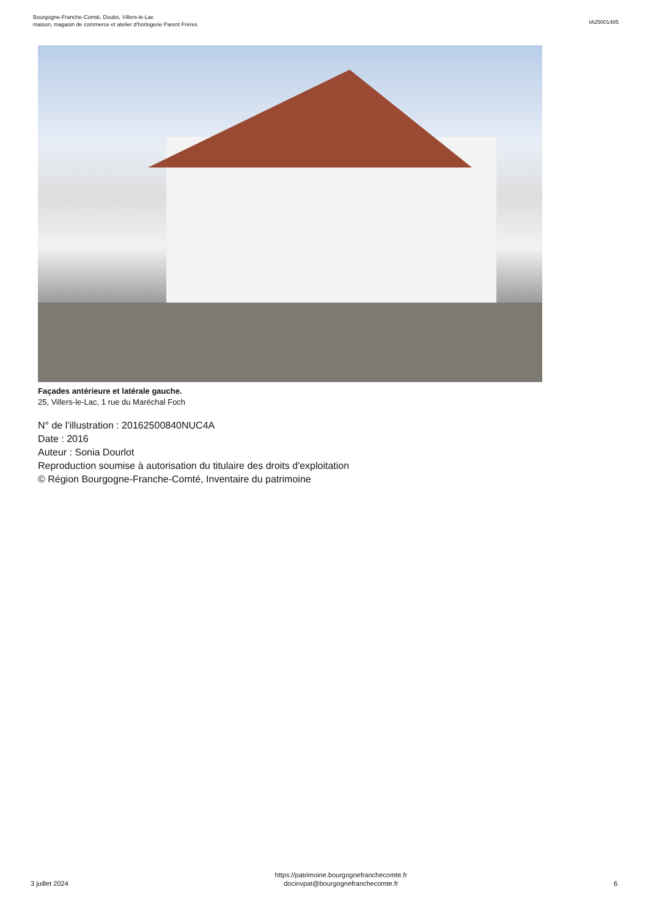Bourgogne-Franche-Comté, Doubs, Villers-le-Lac
maison, magasin de commerce et atelier d'horlogerie Parent Frères
IA25001485
Façades antérieure et latérale gauche.
25, Villers-le-Lac, 1 rue du Maréchal Foch
N° de l’illustration : 20162500840NUC4A
Date : 2016
Auteur : Sonia Dourlot
Reproduction soumise à autorisation du titulaire des droits d'exploitation
© Région Bourgogne-Franche-Comté, Inventaire du patrimoine
3 juillet 2024
https://patrimoine.bourgognefranchecomte.fr
docinvpat@bourgognefranchecomte.fr
6